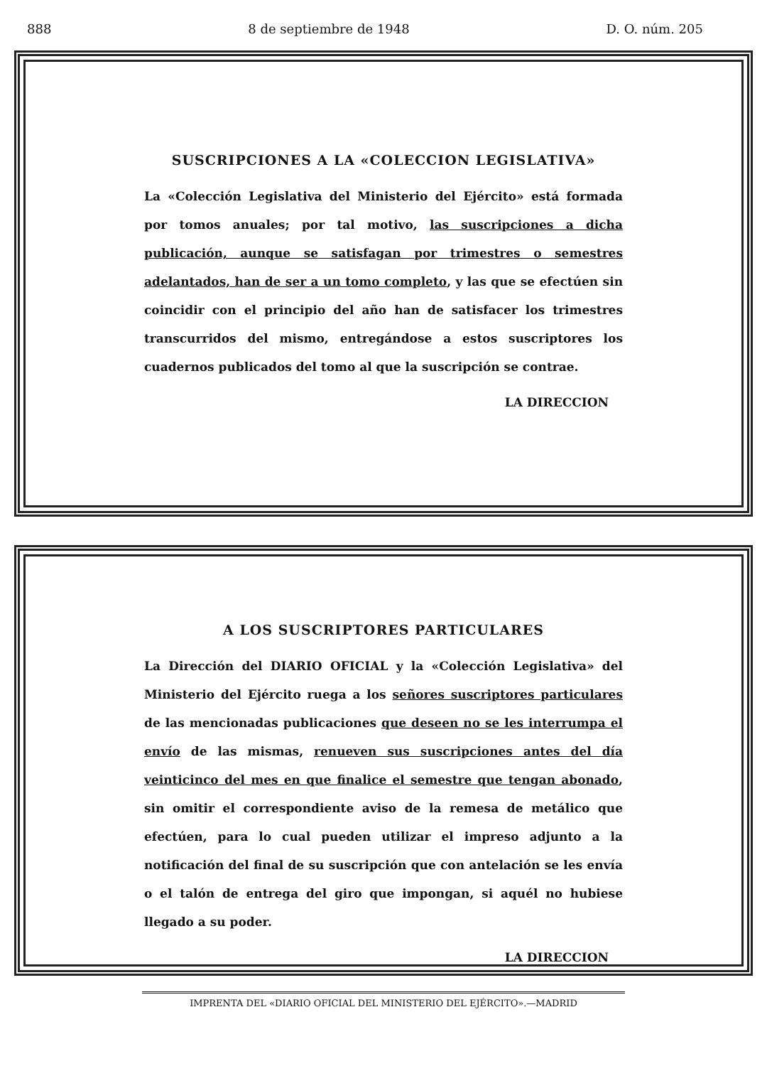888 8 de septiembre de 1948 D. O. núm. 205
SUSCRIPCIONES A LA «COLECCION LEGISLATIVA»
La «Colección Legislativa del Ministerio del Ejército» está formada por tomos anuales; por tal motivo, las suscripciones a dicha publicación, aunque se satisfagan por trimestres o semestres adelantados, han de ser a un tomo completo, y las que se efectúen sin coincidir con el principio del año han de satisfacer los trimestres transcurridos del mismo, entregándose a estos suscriptores los cuadernos publicados del tomo al que la suscripción se contrae.
LA DIRECCION
A LOS SUSCRIPTORES PARTICULARES
La Dirección del DIARIO OFICIAL y la «Colección Legislativa» del Ministerio del Ejército ruega a los señores suscriptores particulares de las mencionadas publicaciones que deseen no se les interrumpa el envío de las mismas, renueven sus suscripciones antes del día veinticinco del mes en que finalice el semestre que tengan abonado, sin omitir el correspondiente aviso de la remesa de metálico que efectúen, para lo cual pueden utilizar el impreso adjunto a la notificación del final de su suscripción que con antelación se les envía o el talón de entrega del giro que impongan, si aquél no hubiese llegado a su poder.
LA DIRECCION
IMPRENTA DEL «DIARIO OFICIAL DEL MINISTERIO DEL EJÉRCITO».—MADRID